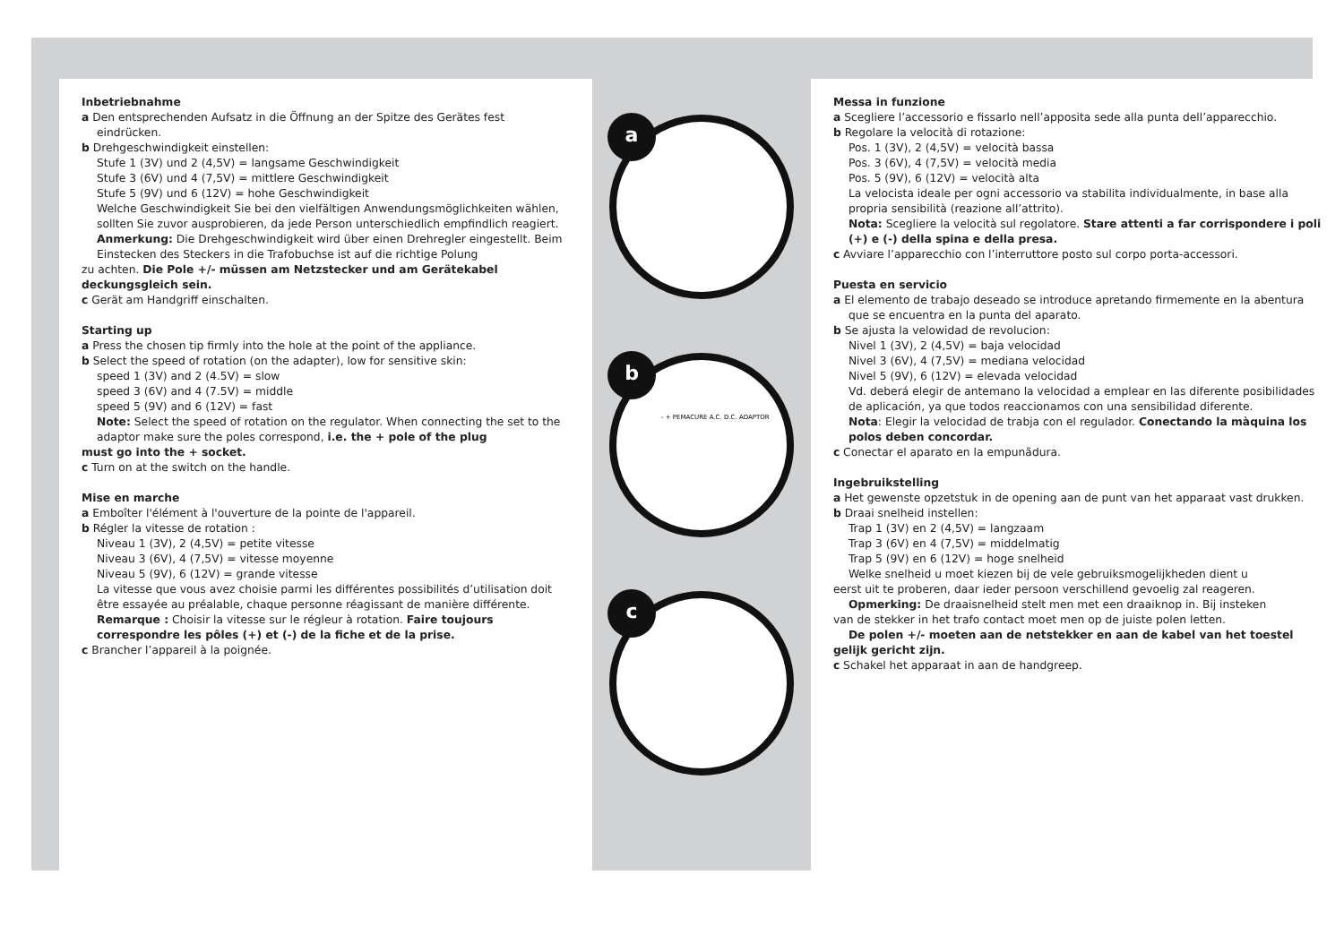Inbetriebnahme
a Den entsprechenden Aufsatz in die Öffnung an der Spitze des Gerätes fest eindrücken.
b Drehgeschwindigkeit einstellen:
Stufe 1 (3V) und 2 (4,5V) = langsame Geschwindigkeit
Stufe 3 (6V) und 4 (7,5V) = mittlere Geschwindigkeit
Stufe 5 (9V) und 6 (12V) = hohe Geschwindigkeit
Welche Geschwindigkeit Sie bei den vielfältigen Anwendungsmöglichkeiten wählen, sollten Sie zuvor ausprobieren, da jede Person unterschiedlich empfindlich reagiert.
Anmerkung: Die Drehgeschwindigkeit wird über einen Drehregler eingestellt. Beim Einstecken des Steckers in die Trafobuchse ist auf die richtige Polung
zu achten. Die Pole +/- müssen am Netzstecker und am Gerätekabel deckungsgleich sein.
c Gerät am Handgriff einschalten.
Starting up
a Press the chosen tip firmly into the hole at the point of the appliance.
b Select the speed of rotation (on the adapter), low for sensitive skin:
speed 1 (3V) and 2 (4.5V) = slow
speed 3 (6V) and 4 (7.5V) = middle
speed 5 (9V) and 6 (12V) = fast
Note: Select the speed of rotation on the regulator. When connecting the set to the adaptor make sure the poles correspond, i.e. the + pole of the plug
must go into the + socket.
c Turn on at the switch on the handle.
Mise en marche
a Emboîter l'élément à l'ouverture de la pointe de l'appareil.
b Régler la vitesse de rotation :
Niveau 1 (3V), 2 (4,5V) = petite vitesse
Niveau 3 (6V), 4 (7,5V) = vitesse moyenne
Niveau 5 (9V), 6 (12V) = grande vitesse
La vitesse que vous avez choisie parmi les différentes possibilités d’utilisation doit être essayée au préalable, chaque personne réagissant de manière différente.
Remarque : Choisir la vitesse sur le régleur à rotation. Faire toujours correspondre les pôles (+) et (-) de la fiche et de la prise.
c Brancher l’appareil à la poignée.
a
b
- + PEMACURE A.C. D.C. ADAPTOR
c
Messa in funzione
a Scegliere l’accessorio e fissarlo nell’apposita sede alla punta dell’apparecchio.
b Regolare la velocità di rotazione:
Pos. 1 (3V), 2 (4,5V) = velocità bassa
Pos. 3 (6V), 4 (7,5V) = velocità media
Pos. 5 (9V), 6 (12V) = velocità alta
La velocista ideale per ogni accessorio va stabilita individualmente, in base alla propria sensibilità (reazione all’attrito).
Nota: Scegliere la velocità sul regolatore. Stare attenti a far corrispondere i poli (+) e (-) della spina e della presa.
c Avviare l’apparecchio con l’interruttore posto sul corpo porta-accessori.
Puesta en servicio
a El elemento de trabajo deseado se introduce apretando firmemente en la abentura que se encuentra en la punta del aparato.
b Se ajusta la velowidad de revolucion:
Nivel 1 (3V), 2 (4,5V) = baja velocidad
Nivel 3 (6V), 4 (7,5V) = mediana velocidad
Nivel 5 (9V), 6 (12V) = elevada velocidad
Vd. deberá elegir de antemano la velocidad a emplear en las diferente posibilidades de aplicación, ya que todos reaccionamos con una sensibilidad diferente.
Nota: Elegir la velocidad de trabja con el regulador. Conectando la màquina los polos deben concordar.
c Conectar el aparato en la empunãdura.
Ingebruikstelling
a Het gewenste opzetstuk in de opening aan de punt van het apparaat vast drukken.
b Draai snelheid instellen:
Trap 1 (3V) en 2 (4,5V) = langzaam
Trap 3 (6V) en 4 (7,5V) = middelmatig
Trap 5 (9V) en 6 (12V) = hoge snelheid
Welke snelheid u moet kiezen bij de vele gebruiksmogelijkheden dient u
eerst uit te proberen, daar ieder persoon verschillend gevoelig zal reageren.
Opmerking: De draaisnelheid stelt men met een draaiknop in. Bij insteken
van de stekker in het trafo contact moet men op de juiste polen letten.
De polen +/- moeten aan de netstekker en aan de kabel van het toestel
gelijk gericht zijn.
c Schakel het apparaat in aan de handgreep.